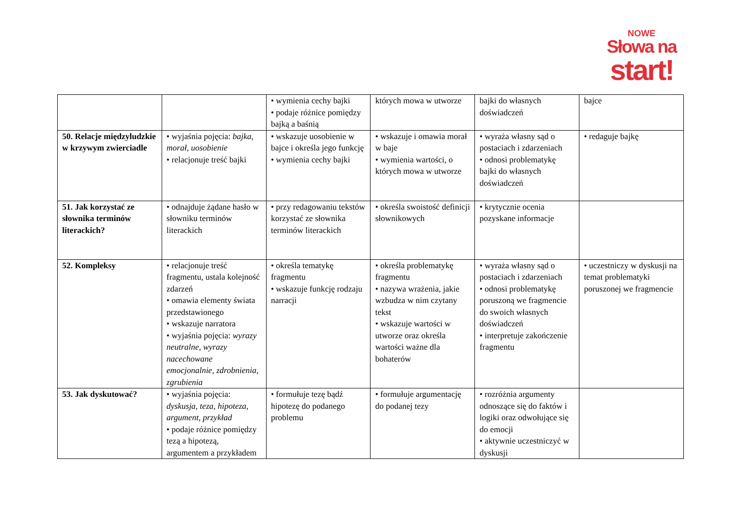NOWE
Słowa na
start!
| | | • wymienia cechy bajki • podaje różnice pomiędzy bajką a baśnią | których mowa w utworze | bajki do własnych doświadczeń | bajce |
| 50. Relacje międzyludzkie w krzywym zwierciadle | • wyjaśnia pojęcia: bajka, morał, uosobienie • relacjonuje treść bajki | • wskazuje uosobienie w bajce i określa jego funkcję • wymienia cechy bajki | • wskazuje i omawia morał w baje • wymienia wartości, o których mowa w utworze | • wyraża własny sąd o postaciach i zdarzeniach • odnosi problematykę bajki do własnych doświadczeń | • redaguje bajkę |
| 51. Jak korzystać ze słownika terminów literackich? | • odnajduje żądane hasło w słowniku terminów literackich | • przy redagowaniu tekstów korzystać ze słownika terminów literackich | • określa swoistość definicji słownikowych | • krytycznie ocenia pozyskane informacje | |
| 52. Kompleksy | • relacjonuje treść fragmentu, ustala kolejność zdarzeń • omawia elementy świata przedstawionego • wskazuje narratora • wyjaśnia pojęcia: wyrazy neutralne, wyrazy nacechowane emocjonalnie, zdrobnienia, zgrubienia | • określa tematykę fragmentu • wskazuje funkcję rodzaju narracji | • określa problematykę fragmentu • nazywa wrażenia, jakie wzbudza w nim czytany tekst • wskazuje wartości w utworze oraz określa wartości ważne dla bohaterów | • wyraża własny sąd o postaciach i zdarzeniach • odnosi problematykę poruszoną we fragmencie do swoich własnych doświadczeń • interpretuje zakończenie fragmentu | • uczestniczy w dyskusji na temat problematyki poruszonej we fragmencie |
| 53. Jak dyskutować? | • wyjaśnia pojęcia: dyskusja, teza, hipoteza, argument, przykład • podaje różnice pomiędzy tezą a hipotezą, argumentem a przykładem | • formułuje tezę bądź hipotezę do podanego problemu | • formułuje argumentację do podanej tezy | • rozróżnia argumenty odnoszące się do faktów i logiki oraz odwołujące się do emocji • aktywnie uczestniczyć w dyskusji | |